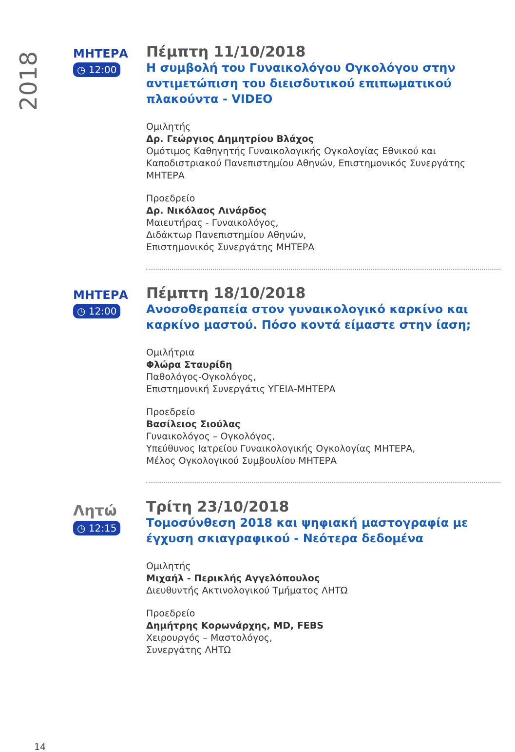2018
ΜΗΤΕΡΑ
◷ 12:00
Πέμπτη 11/10/2018
Η συμβολή του Γυναικολόγου Ογκολόγου στην αντιμετώπιση του διεισδυτικού επιπωματικού πλακούντα - VIDEO
Ομιλητής
Δρ. Γεώργιος Δημητρίου Βλάχος
Ομότιμος Καθηγητής Γυναικολογικής Ογκολογίας Εθνικού και Καποδιστριακού Πανεπιστημίου Αθηνών, Επιστημονικός Συνεργάτης ΜΗΤΕΡΑ
Προεδρείο
Δρ. Νικόλαος Λινάρδος
Μαιευτήρας - Γυναικολόγος,
Διδάκτωρ Πανεπιστημίου Αθηνών,
Επιστημονικός Συνεργάτης ΜΗΤΕΡΑ
ΜΗΤΕΡΑ
◷ 12:00
Πέμπτη 18/10/2018
Ανοσοθεραπεία στον γυναικολογικό καρκίνο και καρκίνο μαστού. Πόσο κοντά είμαστε στην ίαση;
Ομιλήτρια
Φλώρα Σταυρίδη
Παθολόγος-Ογκολόγος,
Επιστημονική Συνεργάτις ΥΓΕΙΑ-ΜΗΤΕΡΑ
Προεδρείο
Βασίλειος Σιούλας
Γυναικολόγος – Ογκολόγος,
Υπεύθυνος Ιατρείου Γυναικολογικής Ογκολογίας ΜΗΤΕΡΑ,
Μέλος Ογκολογικού Συμβουλίου ΜΗΤΕΡΑ
Λητώ
◷ 12:15
Τρίτη 23/10/2018
Τομοσύνθεση 2018 και ψηφιακή μαστογραφία με έγχυση σκιαγραφικού - Νεότερα δεδομένα
Ομιλητής
Μιχαήλ - Περικλής Αγγελόπουλος
Διευθυντής Ακτινολογικού Τμήματος ΛΗΤΩ
Προεδρείο
Δημήτρης Κορωνάρχης, MD, FEBS
Χειρουργός – Μαστολόγος,
Συνεργάτης ΛΗΤΩ
14